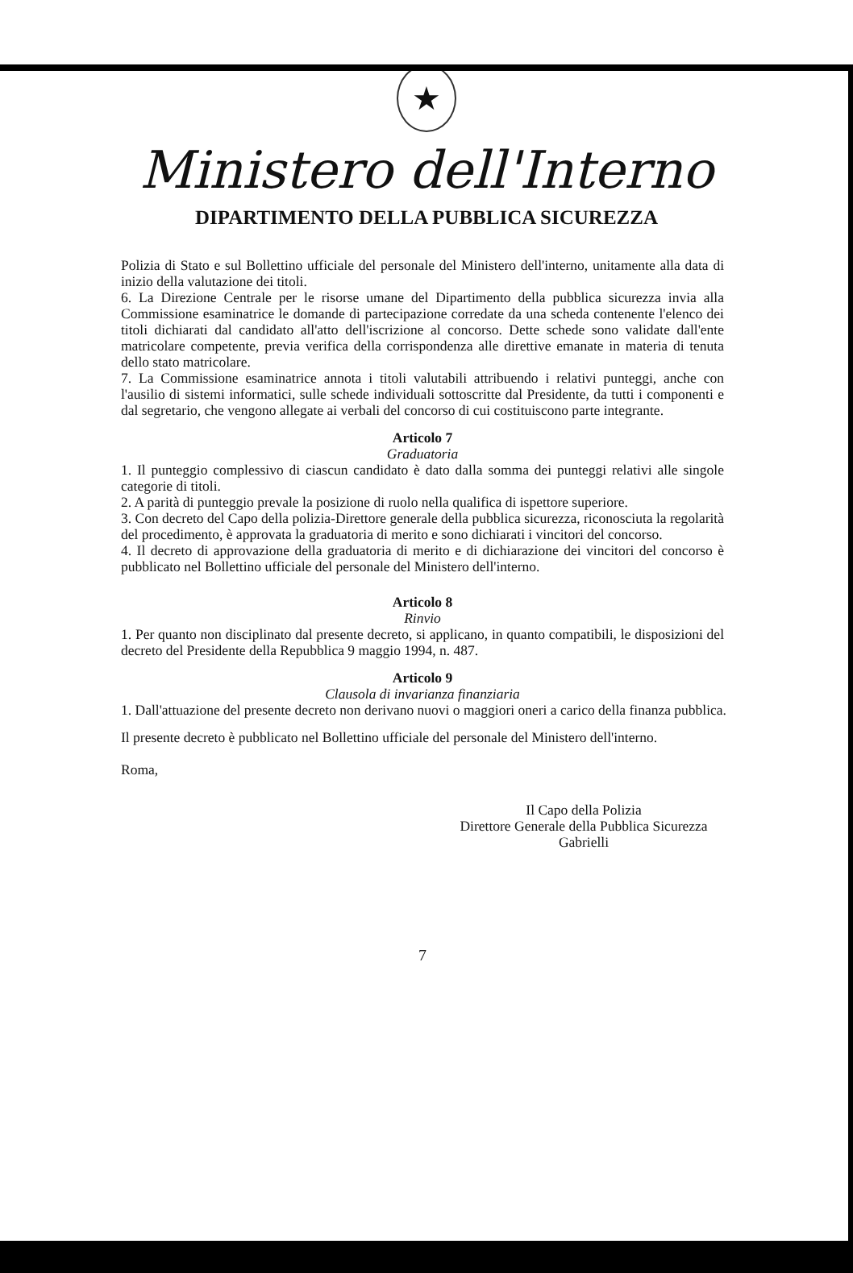★
Ministero dell'Interno
DIPARTIMENTO DELLA PUBBLICA SICUREZZA
Polizia di Stato e sul Bollettino ufficiale del personale del Ministero dell'interno, unitamente alla data di inizio della valutazione dei titoli.
6. La Direzione Centrale per le risorse umane del Dipartimento della pubblica sicurezza invia alla Commissione esaminatrice le domande di partecipazione corredate da una scheda contenente l'elenco dei titoli dichiarati dal candidato all'atto dell'iscrizione al concorso. Dette schede sono validate dall'ente matricolare competente, previa verifica della corrispondenza alle direttive emanate in materia di tenuta dello stato matricolare.
7. La Commissione esaminatrice annota i titoli valutabili attribuendo i relativi punteggi, anche con l'ausilio di sistemi informatici, sulle schede individuali sottoscritte dal Presidente, da tutti i componenti e dal segretario, che vengono allegate ai verbali del concorso di cui costituiscono parte integrante.
Articolo 7
Graduatoria
1. Il punteggio complessivo di ciascun candidato è dato dalla somma dei punteggi relativi alle singole categorie di titoli.
2. A parità di punteggio prevale la posizione di ruolo nella qualifica di ispettore superiore.
3. Con decreto del Capo della polizia-Direttore generale della pubblica sicurezza, riconosciuta la regolarità del procedimento, è approvata la graduatoria di merito e sono dichiarati i vincitori del concorso.
4. Il decreto di approvazione della graduatoria di merito e di dichiarazione dei vincitori del concorso è pubblicato nel Bollettino ufficiale del personale del Ministero dell'interno.
Articolo 8
Rinvio
1. Per quanto non disciplinato dal presente decreto, si applicano, in quanto compatibili, le disposizioni del decreto del Presidente della Repubblica 9 maggio 1994, n. 487.
Articolo 9
Clausola di invarianza finanziaria
1. Dall'attuazione del presente decreto non derivano nuovi o maggiori oneri a carico della finanza pubblica.
Il presente decreto è pubblicato nel Bollettino ufficiale del personale del Ministero dell'interno.
Roma,
Il Capo della Polizia
Direttore Generale della Pubblica Sicurezza
Gabrielli
7